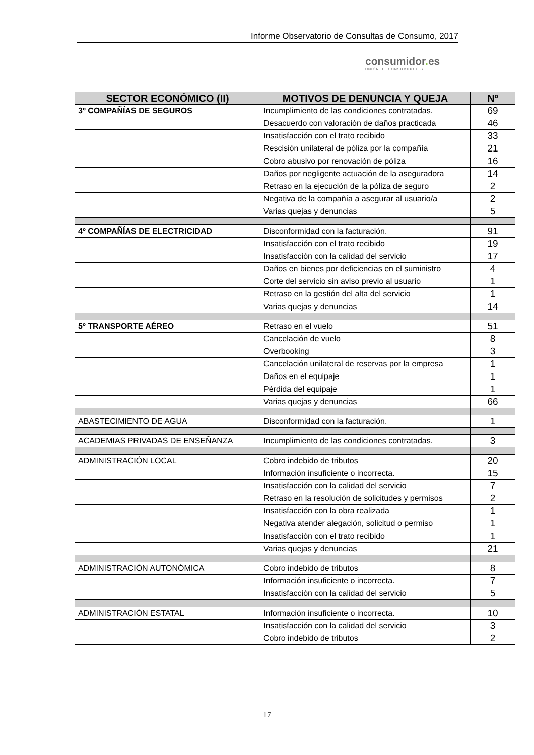Informe Observatorio de Consultas de Consumo, 2017
consumidor. es
UNIÓN DE CONSUMIDORES
| SECTOR ECONÓMICO (II) | MOTIVOS DE DENUNCIA Y QUEJA | Nº |
| --- | --- | --- |
| 3º COMPAÑÍAS DE SEGUROS | Incumplimiento de las condiciones contratadas. | 69 |
| | Desacuerdo con valoración de daños practicada | 46 |
| | Insatisfacción con el trato recibido | 33 |
| | Rescisión unilateral de póliza por la compañía | 21 |
| | Cobro abusivo por renovación de póliza | 16 |
| | Daños por negligente actuación de la aseguradora | 14 |
| | Retraso en la ejecución de la póliza de seguro | 2 |
| | Negativa de la compañía a asegurar al usuario/a | 2 |
| | Varias quejas y denuncias | 5 |
| 4º COMPAÑÍAS DE ELECTRICIDAD | Disconformidad con la facturación. | 91 |
| | Insatisfacción con el trato recibido | 19 |
| | Insatisfacción con la calidad del servicio | 17 |
| | Daños en bienes por deficiencias en el suministro | 4 |
| | Corte del servicio sin aviso previo al usuario | 1 |
| | Retraso en la gestión del alta del servicio | 1 |
| | Varias quejas y denuncias | 14 |
| 5º TRANSPORTE AÉREO | Retraso en el vuelo | 51 |
| | Cancelación de vuelo | 8 |
| | Overbooking | 3 |
| | Cancelación unilateral de reservas por la empresa | 1 |
| | Daños en el equipaje | 1 |
| | Pérdida del equipaje | 1 |
| | Varias quejas y denuncias | 66 |
| ABASTECIMIENTO DE AGUA | Disconformidad con la facturación. | 1 |
| ACADEMIAS PRIVADAS DE ENSEÑANZA | Incumplimiento de las condiciones contratadas. | 3 |
| ADMINISTRACIÓN LOCAL | Cobro indebido de tributos | 20 |
| | Información insuficiente o incorrecta. | 15 |
| | Insatisfacción con la calidad del servicio | 7 |
| | Retraso en la resolución de solicitudes y permisos | 2 |
| | Insatisfacción con la obra realizada | 1 |
| | Negativa atender alegación, solicitud o permiso | 1 |
| | Insatisfacción con el trato recibido | 1 |
| | Varias quejas y denuncias | 21 |
| ADMINISTRACIÓN AUTONÓMICA | Cobro indebido de tributos | 8 |
| | Información insuficiente o incorrecta. | 7 |
| | Insatisfacción con la calidad del servicio | 5 |
| ADMINISTRACIÓN ESTATAL | Información insuficiente o incorrecta. | 10 |
| | Insatisfacción con la calidad del servicio | 3 |
| | Cobro indebido de tributos | 2 |
17